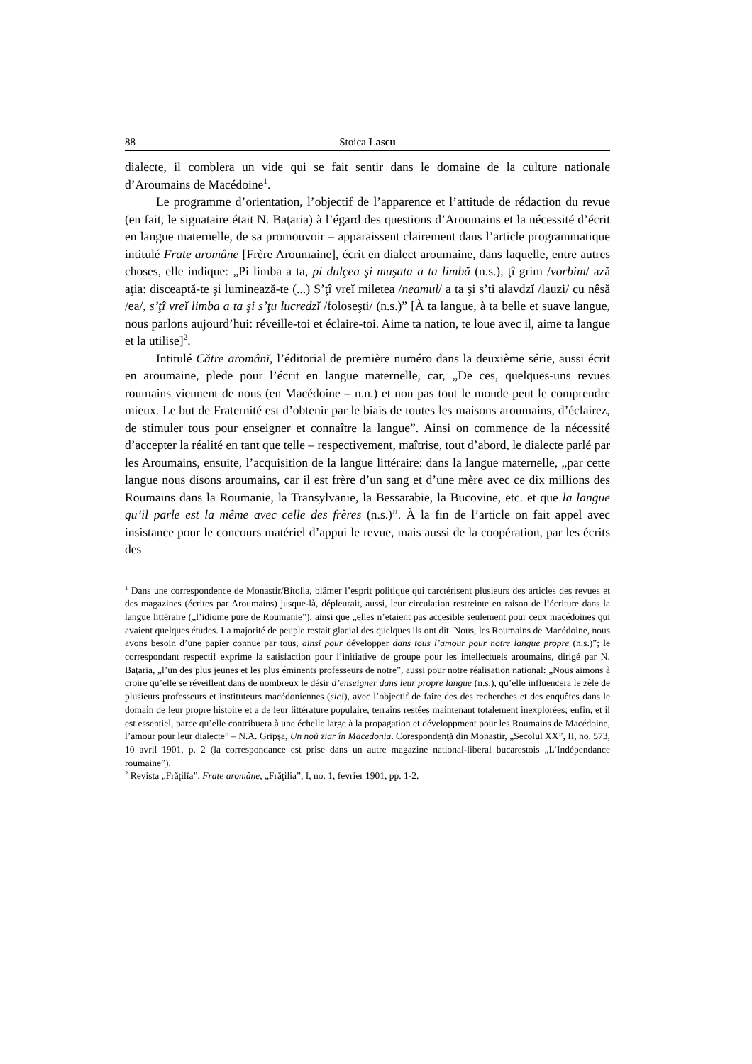88 Stoica Lascu
dialecte, il comblera un vide qui se fait sentir dans le domaine de la culture nationale d’Aroumains de Macédoine<sup>1</sup>.
Le programme d’orientation, l’objectif de l’apparence et l’attitude de rédaction du revue (en fait, le signataire était N. Baţaria) à l’égard des questions d’Aroumains et la nécessité d’écrit en langue maternelle, de sa promouvoir – apparaissent clairement dans l’article programmatique intitulé Frate aromâne [Frère Aroumaine], écrit en dialect aroumaine, dans laquelle, entre autres choses, elle indique: „Pi limba a ta, pi dulçea şi muşata a ta limbă (n.s.), ţî grim /vorbim/ ază aţia: disceaptă-te şi luminează-te (...) S’ţî vreĭ miletea /neamul/ a ta şi s’ti alavdzĭ /lauzi/ cu nêsă /ea/, s’ţî vreĭ limba a ta şi s’ţu lucredzĭ /foloseşti/ (n.s.)” [À ta langue, à ta belle et suave langue, nous parlons aujourd’hui: réveille-toi et éclaire-toi. Aime ta nation, te loue avec il, aime ta langue et la utilise]<sup>2</sup>.
Intitulé Către aromânĭ, l’éditorial de première numéro dans la deuxième série, aussi écrit en aroumaine, plede pour l’écrit en langue maternelle, car, „De ces, quelques-uns revues roumains viennent de nous (en Macédoine – n.n.) et non pas tout le monde peut le comprendre mieux. Le but de Fraternité est d’obtenir par le biais de toutes les maisons aroumains, d’éclairez, de stimuler tous pour enseigner et connaître la langue”. Ainsi on commence de la nécessité d’accepter la réalité en tant que telle – respectivement, maîtrise, tout d’abord, le dialecte parlé par les Aroumains, ensuite, l’acquisition de la langue littéraire: dans la langue maternelle, „par cette langue nous disons aroumains, car il est frère d’un sang et d’une mère avec ce dix millions des Roumains dans la Roumanie, la Transylvanie, la Bessarabie, la Bucovine, etc. et que la langue qu’il parle est la même avec celle des frères (n.s.)”. À la fin de l’article on fait appel avec insistance pour le concours matériel d’appui le revue, mais aussi de la coopération, par les écrits des
<sup>1</sup> Dans une correspondence de Monastir/Bitolia, blâmer l’esprit politique qui carctérisent plusieurs des articles des revues et des magazines (écrites par Aroumains) jusque-là, dépleurait, aussi, leur circulation restreinte en raison de l’écriture dans la langue littéraire („l’idiome pure de Roumanie”), ainsi que „elles n’etaient pas accesible seulement pour ceux macédoines qui avaient quelques études. La majorité de peuple restait glacial des quelques ils ont dit. Nous, les Roumains de Macédoine, nous avons besoin d’une papier connue par tous, ainsi pour développer dans tous l’amour pour notre langue propre (n.s.)”; le correspondant respectif exprime la satisfaction pour l’initiative de groupe pour les intellectuels aroumains, dirigé par N. Baţaria, „l’un des plus jeunes et les plus éminents professeurs de notre”, aussi pour notre réalisation national: „Nous aimons à croire qu’elle se réveillent dans de nombreux le désir d’enseigner dans leur propre langue (n.s.), qu’elle influencera le zèle de plusieurs professeurs et instituteurs macédoniennes (sic!), avec l’objectif de faire des des recherches et des enquêtes dans le domain de leur propre histoire et a de leur littérature populaire, terrains restées maintenant totalement inexplorées; enfin, et il est essentiel, parce qu’elle contribuera à une échelle large à la propagation et développment pour les Roumains de Macédoine, l’amour pour leur dialecte” – N.A. Gripşa, Un noŭ ziar în Macedonia. Corespondenţă din Monastir, „Secolul XX”, II, no. 573, 10 avril 1901, p. 2 (la correspondance est prise dans un autre magazine national-liberal bucarestois „L’Indépendance roumaine”).
<sup>2</sup> Revista „Frăţilĭa”, Frate aromâne, „Frăţilia”, I, no. 1, fevrier 1901, pp. 1-2.